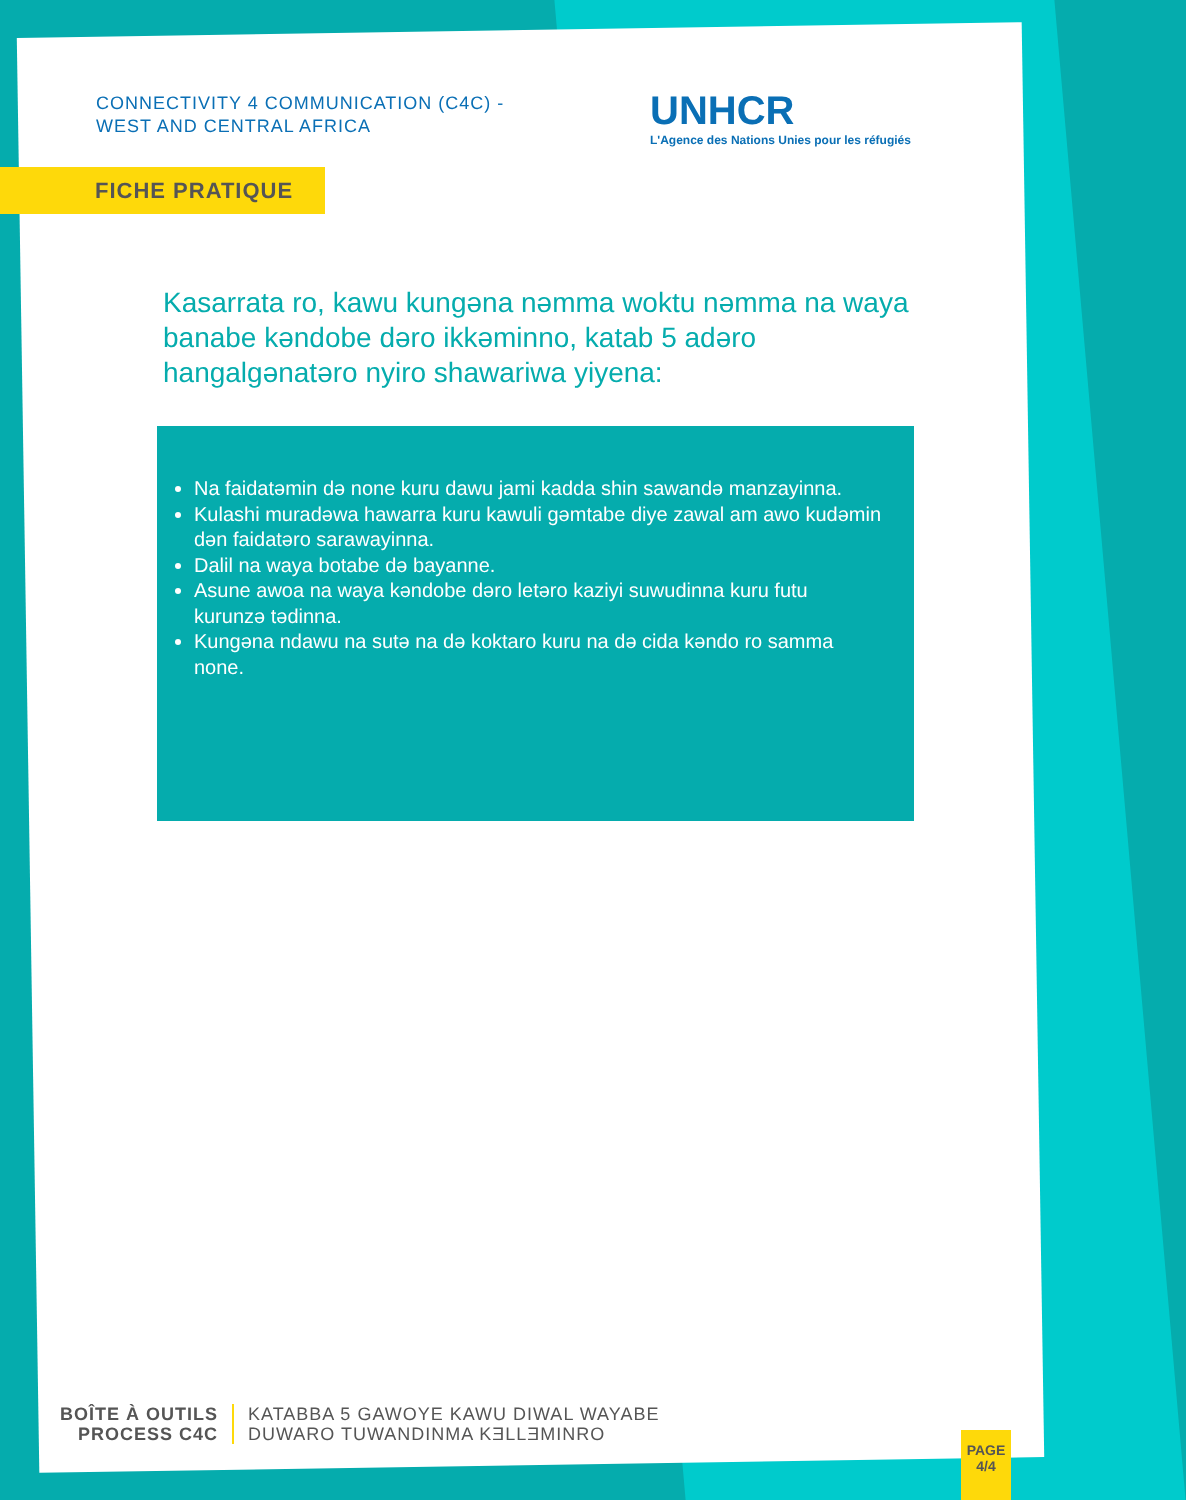CONNECTIVITY 4 COMMUNICATION (C4C) -
WEST AND CENTRAL AFRICA
UNHCR
L'Agence des Nations Unies pour les réfugiés
FICHE PRATIQUE
Kasarrata ro, kawu kungəna nəmma woktu nəmma na waya banabe kəndobe dəro ikkəminno, katab 5 adəro hangalgənatəro nyiro shawariwa yiyena:
Na faidatəmin də none kuru dawu jami kadda shin sawandə manzayinna.
Kulashi muradəwa hawarra kuru kawuli gəmtabe diye zawal am awo kudəmin dən faidatəro sarawayinna.
Dalil na waya botabe də bayanne.
Asune awoa na waya kəndobe dəro letəro kaziyi suwudinna kuru futu kurunzə tədinna.
Kungəna ndawu na sutə na də koktaro kuru na də cida kəndo ro samma none.
BOÎTE À OUTILS
PROCESS C4C
KATABBA 5 GAWOYE KAWU DIWAL WAYABE
DUWARO TUWANDINMA KƎLLƎMINRO
PAGE
4/4